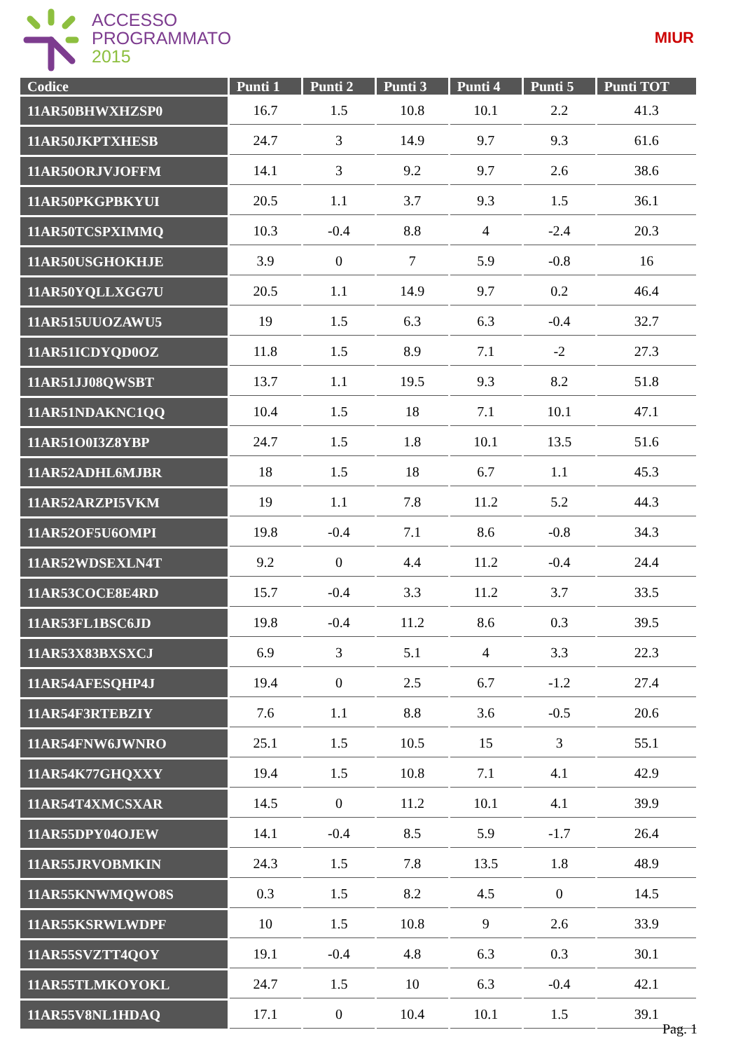ACCESSO
PROGRAMMATO
2015
MIUR
| Codice | Punti 1 | Punti 2 | Punti 3 | Punti 4 | Punti 5 | Punti TOT |
| --- | --- | --- | --- | --- | --- | --- |
| 11AR50BHWXHZSP0 | 16.7 | 1.5 | 10.8 | 10.1 | 2.2 | 41.3 |
| 11AR50JKPTXHESB | 24.7 | 3 | 14.9 | 9.7 | 9.3 | 61.6 |
| 11AR50ORJVJOFFM | 14.1 | 3 | 9.2 | 9.7 | 2.6 | 38.6 |
| 11AR50PKGPBKYUI | 20.5 | 1.1 | 3.7 | 9.3 | 1.5 | 36.1 |
| 11AR50TCSPXIMMQ | 10.3 | -0.4 | 8.8 | 4 | -2.4 | 20.3 |
| 11AR50USGHOKHJE | 3.9 | 0 | 7 | 5.9 | -0.8 | 16 |
| 11AR50YQLLXGG7U | 20.5 | 1.1 | 14.9 | 9.7 | 0.2 | 46.4 |
| 11AR515UUOZAWU5 | 19 | 1.5 | 6.3 | 6.3 | -0.4 | 32.7 |
| 11AR51ICDYQD0OZ | 11.8 | 1.5 | 8.9 | 7.1 | -2 | 27.3 |
| 11AR51JJ08QWSBT | 13.7 | 1.1 | 19.5 | 9.3 | 8.2 | 51.8 |
| 11AR51NDAKNC1QQ | 10.4 | 1.5 | 18 | 7.1 | 10.1 | 47.1 |
| 11AR51O0I3Z8YBP | 24.7 | 1.5 | 1.8 | 10.1 | 13.5 | 51.6 |
| 11AR52ADHL6MJBR | 18 | 1.5 | 18 | 6.7 | 1.1 | 45.3 |
| 11AR52ARZPI5VKM | 19 | 1.1 | 7.8 | 11.2 | 5.2 | 44.3 |
| 11AR52OF5U6OMPI | 19.8 | -0.4 | 7.1 | 8.6 | -0.8 | 34.3 |
| 11AR52WDSEXLN4T | 9.2 | 0 | 4.4 | 11.2 | -0.4 | 24.4 |
| 11AR53COCE8E4RD | 15.7 | -0.4 | 3.3 | 11.2 | 3.7 | 33.5 |
| 11AR53FL1BSC6JD | 19.8 | -0.4 | 11.2 | 8.6 | 0.3 | 39.5 |
| 11AR53X83BXSXCJ | 6.9 | 3 | 5.1 | 4 | 3.3 | 22.3 |
| 11AR54AFESQHP4J | 19.4 | 0 | 2.5 | 6.7 | -1.2 | 27.4 |
| 11AR54F3RTEBZIY | 7.6 | 1.1 | 8.8 | 3.6 | -0.5 | 20.6 |
| 11AR54FNW6JWNRO | 25.1 | 1.5 | 10.5 | 15 | 3 | 55.1 |
| 11AR54K77GHQXXY | 19.4 | 1.5 | 10.8 | 7.1 | 4.1 | 42.9 |
| 11AR54T4XMCSXAR | 14.5 | 0 | 11.2 | 10.1 | 4.1 | 39.9 |
| 11AR55DPY04OJEW | 14.1 | -0.4 | 8.5 | 5.9 | -1.7 | 26.4 |
| 11AR55JRVOBMKIN | 24.3 | 1.5 | 7.8 | 13.5 | 1.8 | 48.9 |
| 11AR55KNWMQWO8S | 0.3 | 1.5 | 8.2 | 4.5 | 0 | 14.5 |
| 11AR55KSRWLWDPF | 10 | 1.5 | 10.8 | 9 | 2.6 | 33.9 |
| 11AR55SVZTT4QOY | 19.1 | -0.4 | 4.8 | 6.3 | 0.3 | 30.1 |
| 11AR55TLMKOYOKL | 24.7 | 1.5 | 10 | 6.3 | -0.4 | 42.1 |
| 11AR55V8NL1HDAQ | 17.1 | 0 | 10.4 | 10.1 | 1.5 | 39.1 |
Pag. 1